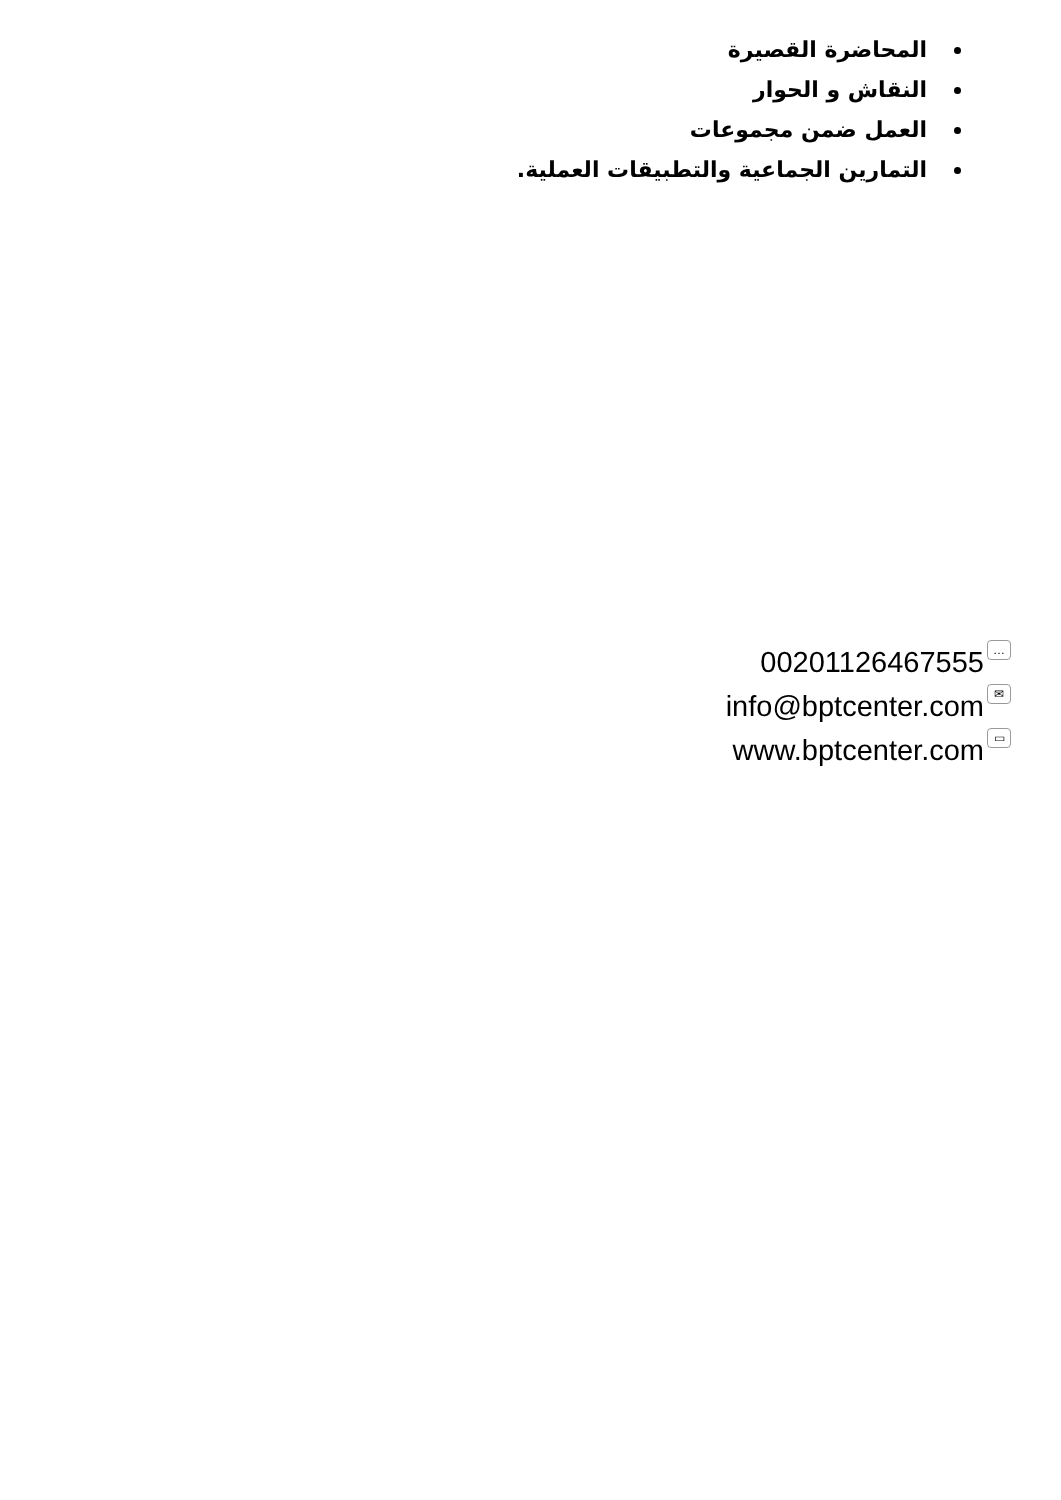المحاضرة القصيرة
النقاش و الحوار
العمل ضمن مجموعات
التمارين الجماعية والتطبيقات العملية.
00201126467555 …
info@bptcenter.com ✉
www.bptcenter.com ▭